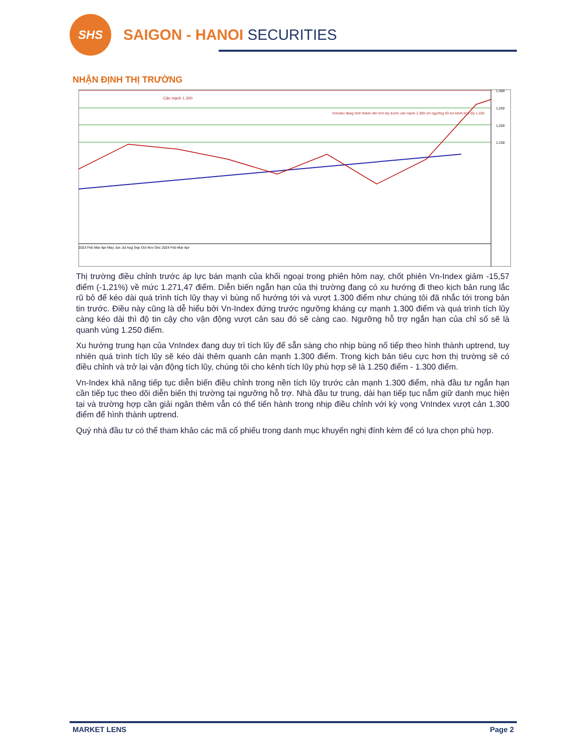SHS SAIGON - HANOI SECURITIES
NHẬN ĐỊNH THỊ TRƯỜNG
Cản mạnh 1.300
VnIndex đang hình thành nền tích lũy trước cản mạnh 1.300 với ngưỡng hỗ trợ kênh tích lũy 1.250
1,300
1,250
1,200
1,150
2023 Feb Mar Apr May Jun Jul Aug Sep Oct Nov Dec 2024 Feb Mar Apr
Thị trường điều chỉnh trước áp lực bán mạnh của khối ngoại trong phiên hôm nay, chốt phiên Vn-Index giảm -15,57 điểm (-1,21%) về mức 1.271,47 điểm. Diễn biến ngắn hạn của thị trường đang có xu hướng đi theo kịch bản rung lắc rũ bỏ để kéo dài quá trình tích lũy thay vì bùng nổ hướng tới và vượt 1.300 điểm như chúng tôi đã nhắc tới trong bản tin trước. Điều này cũng là dễ hiểu bởi Vn-Index đứng trước ngưỡng kháng cự mạnh 1.300 điểm và quá trình tích lũy càng kéo dài thì độ tin cậy cho vận động vượt cản sau đó sẽ càng cao. Ngưỡng hỗ trợ ngắn hạn của chỉ số sẽ là quanh vùng 1.250 điểm.
Xu hướng trung hạn của VnIndex đang duy trì tích lũy để sẵn sàng cho nhịp bùng nổ tiếp theo hình thành uptrend, tuy nhiên quá trình tích lũy sẽ kéo dài thêm quanh cản mạnh 1.300 điểm. Trong kịch bản tiêu cực hơn thị trường sẽ có điều chỉnh và trở lại vận động tích lũy, chúng tôi cho kênh tích lũy phù hợp sẽ là 1.250 điểm - 1.300 điểm.
Vn-Index khả năng tiếp tục diễn biến điều chỉnh trong nền tích lũy trước cản mạnh 1.300 điểm, nhà đầu tư ngắn hạn cần tiếp tục theo dõi diễn biến thị trường tại ngưỡng hỗ trợ. Nhà đầu tư trung, dài hạn tiếp tục nắm giữ danh mục hiện tại và trường hợp cần giải ngân thêm vẫn có thể tiến hành trong nhịp điều chỉnh với kỳ vọng VnIndex vượt cản 1.300 điểm để hình thành uptrend.
Quý nhà đầu tư có thể tham khảo các mã cổ phiếu trong danh mục khuyến nghị đính kèm để có lựa chọn phù hợp.
MARKET LENS Page 2